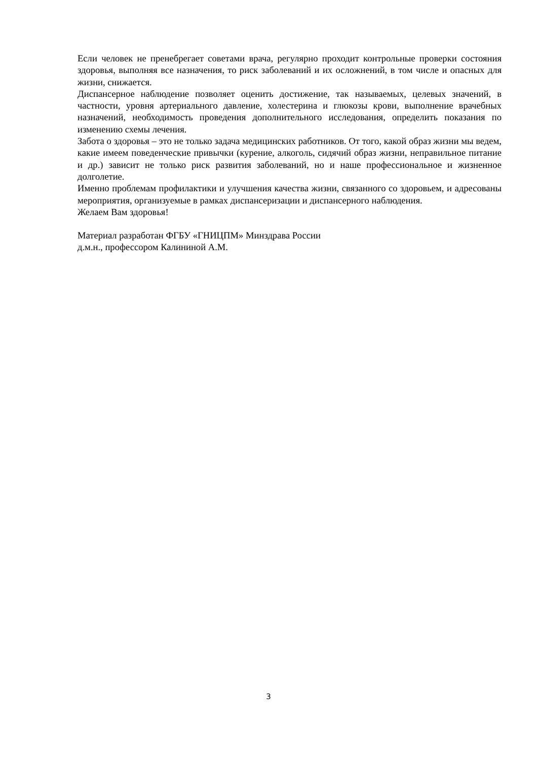Если человек не пренебрегает советами врача, регулярно проходит контрольные проверки состояния здоровья, выполняя все назначения, то риск заболеваний и их осложнений, в том числе и опасных для жизни, снижается.
Диспансерное наблюдение позволяет оценить достижение, так называемых, целевых значений, в частности, уровня артериального давление, холестерина и глюкозы крови, выполнение врачебных назначений, необходимость проведения дополнительного исследования, определить показания по изменению схемы лечения.
Забота о здоровья – это не только задача медицинских работников. От того, какой образ жизни мы ведем, какие имеем поведенческие привычки (курение, алкоголь, сидячий образ жизни, неправильное питание и др.) зависит не только риск развития заболеваний, но и наше профессиональное и жизненное долголетие.
Именно проблемам профилактики и улучшения качества жизни, связанного со здоровьем, и адресованы мероприятия, организуемые в рамках диспансеризации и диспансерного наблюдения.
Желаем Вам здоровья!
Материал разработан ФГБУ «ГНИЦПМ» Минздрава России
д.м.н., профессором Калининой А.М.
3